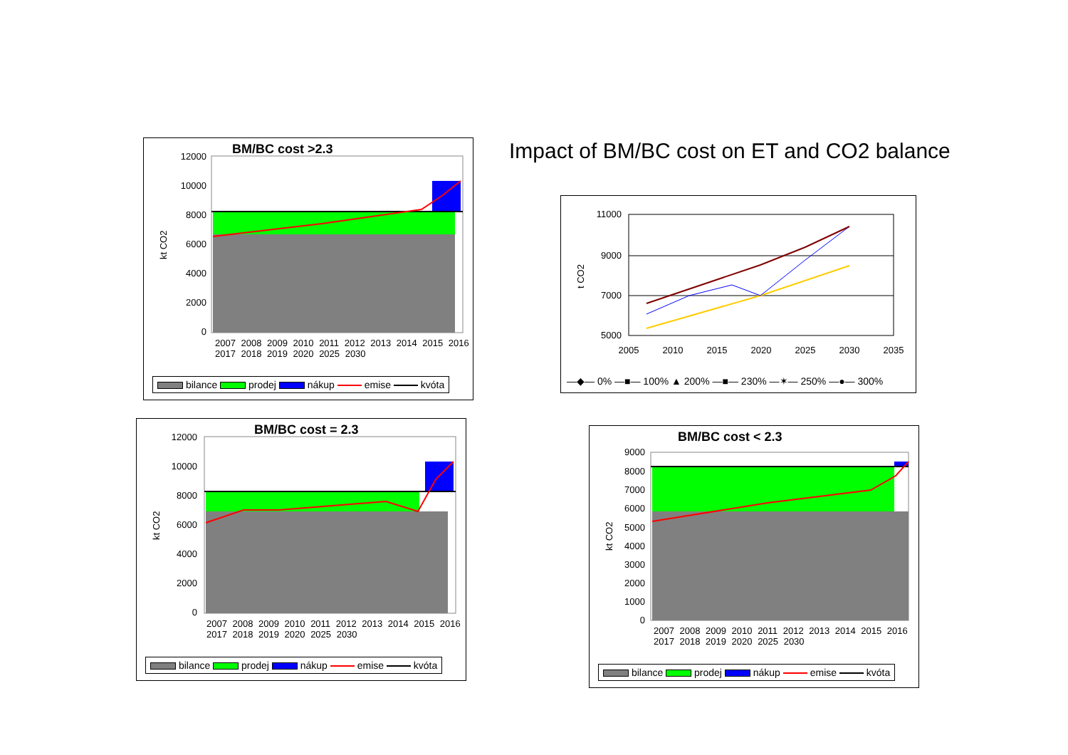Impact of BM/BC cost on ET and CO2 balance
BM/BC cost >2.3
12000
10000
8000
6000
4000
2000
0
kt CO2
2007 2008 2009 2010 2011 2012 2013 2014 2015 2016 2017 2018 2019 2020 2025 2030
bilance prodej nákup emise kvóta
11000
9000
7000
5000
2005
2010
2015
2020
2025
2030
2035
t CO2
—◆— 0% —■— 100% ▲ 200% —■— 230% —✶— 250% —●— 300%
BM/BC cost = 2.3
12000
10000
8000
6000
4000
2000
0
kt CO2
2007 2008 2009 2010 2011 2012 2013 2014 2015 2016 2017 2018 2019 2020 2025 2030
bilance prodej nákup emise kvóta
BM/BC cost < 2.3
9000
8000
7000
6000
5000
4000
3000
2000
1000
0
kt CO2
2007 2008 2009 2010 2011 2012 2013 2014 2015 2016 2017 2018 2019 2020 2025 2030
bilance prodej nákup emise kvóta